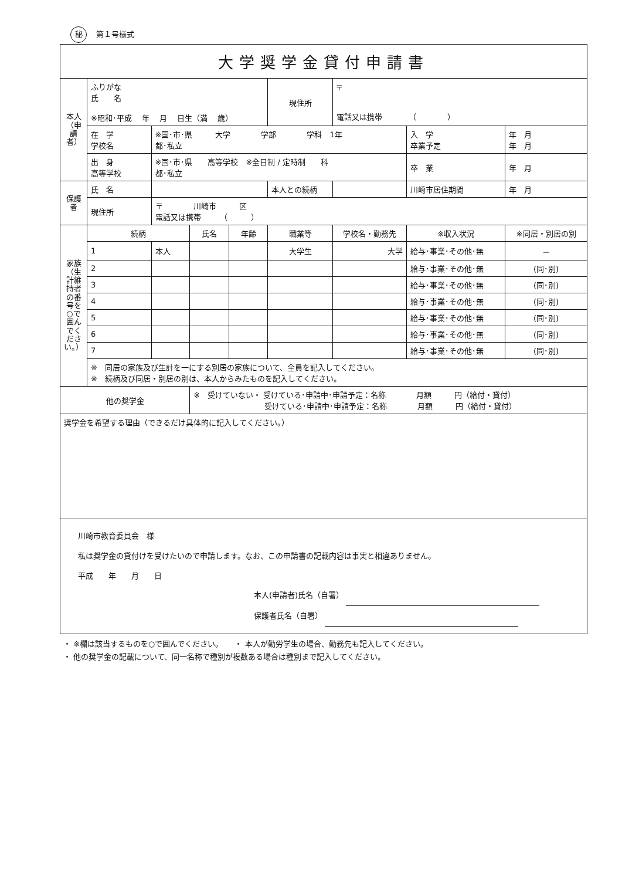秘 第１号様式
| 大学奨学金貸付申請書 | | | | | | | | |
| 本人（申請者） | ふりがな 氏 名 ※昭和･平成 年 月 日生（満 歳） | | | | 現住所 | 〒 電話又は携帯 （ ） | | |
| | 在 学 学校名 | ※国･市･県 大学 学部 学科 1年 都･私立 | | | | | 入 学 卒業予定 | 年 月 年 月 |
| | 出 身 高等学校 | ※国･市･県 高等学校 ※全日制 / 定時制 科 都･私立 | | | | | 卒 業 | 年 月 |
| 保護者 | 氏 名 | | | | 本人との続柄 | | 川崎市居住期間 | 年 月 |
| | 現住所 | 〒 川崎市 区 電話又は携帯 （ ） | | | | | | |
| 家族（生計維持者の番号を○で囲んでください。） | 続柄 | | 氏名 | 年齢 | 職業等 | 学校名・勤務先 | ※収入状況 | ※同居・別居の別 |
| | 1 | 本人 | | | 大学生 | 大学 | 給与･事業･その他･無 | － |
| | 2 | | | | | | 給与･事業･その他･無 | (同･別) |
| | 3 | | | | | | 給与･事業･その他･無 | (同･別) |
| | 4 | | | | | | 給与･事業･その他･無 | (同･別) |
| | 5 | | | | | | 給与･事業･その他･無 | (同･別) |
| | 6 | | | | | | 給与･事業･その他･無 | (同･別) |
| | 7 | | | | | | 給与･事業･その他･無 | (同･別) |
| | ※ 同居の家族及び生計を一にする別居の家族について、全員を記入してください。 ※ 続柄及び同居・別居の別は、本人からみたものを記入してください。 | | | | | | | |
| 他の奨学金 | | | ※ 受けていない・ 受けている･申請中･申請予定：名称 月額 円（給付・貸付） 受けている･申請中･申請予定：名称 月額 円（給付・貸付） | | | | | |
| 奨学金を希望する理由（できるだけ具体的に記入してください。） | | | | | | | | |
| 川崎市教育委員会 様 私は奨学金の貸付けを受けたいので申請します。なお、この申請書の記載内容は事実と相違ありません。 平成 年 月 日 本人(申請者)氏名（自署） 保護者氏名（自署） | | | | | | | | |
・ ※欄は該当するものを○で囲んでください。　　・ 本人が勤労学生の場合、勤務先も記入してください。
・ 他の奨学金の記載について、同一名称で種別が複数ある場合は種別まで記入してください。